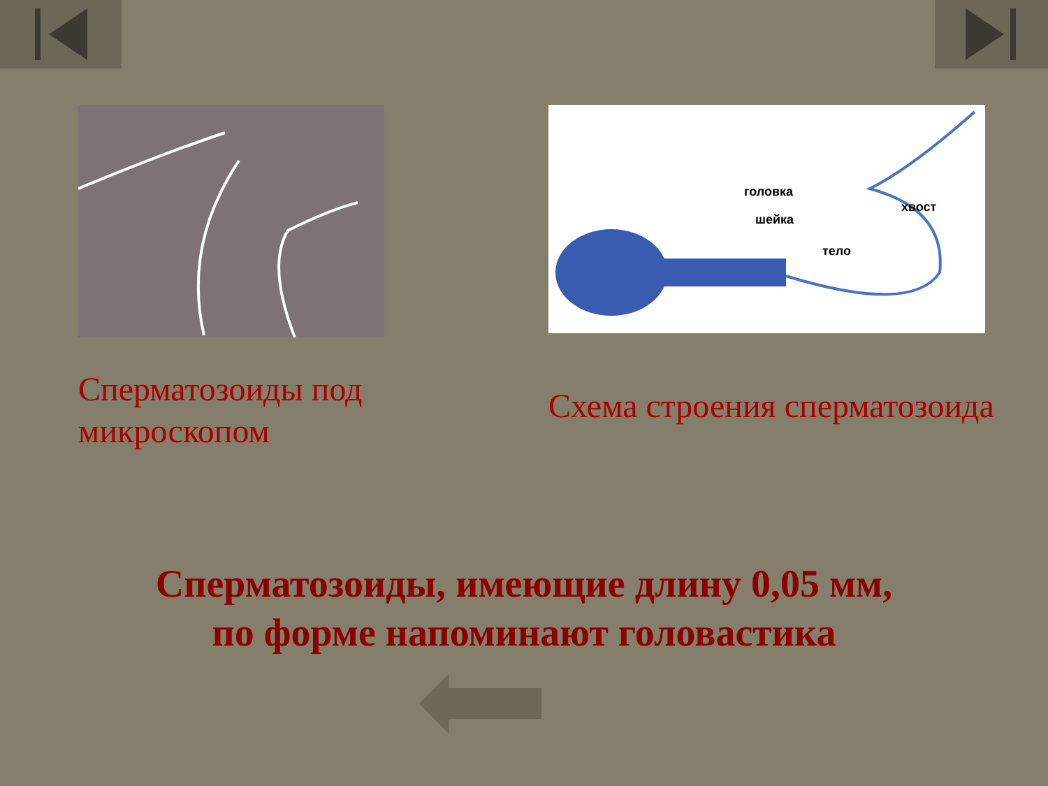Сперматозоиды под микроскопом
головка
шейка
тело
хвост
Схема строения сперматозоида
Сперматозоиды, имеющие длину 0,05 мм,
по форме напоминают головастика